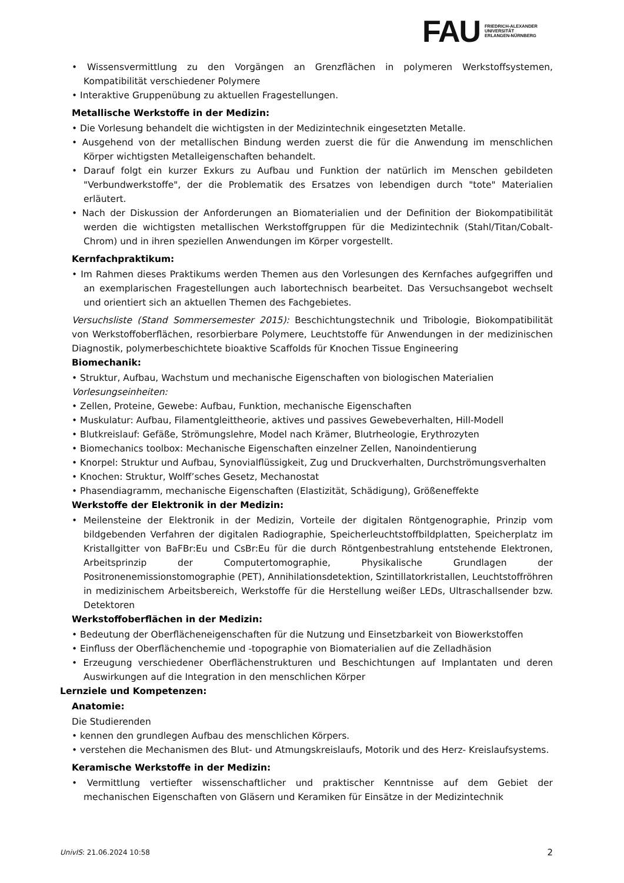FAU
FRIEDRICH-ALEXANDER
UNIVERSITÄT
ERLANGEN-NÜRNBERG
• Wissensvermittlung zu den Vorgängen an Grenzflächen in polymeren Werkstoffsystemen, Kompatibilität verschiedener Polymere
• Interaktive Gruppenübung zu aktuellen Fragestellungen.
Metallische Werkstoffe in der Medizin:
• Die Vorlesung behandelt die wichtigsten in der Medizintechnik eingesetzten Metalle.
• Ausgehend von der metallischen Bindung werden zuerst die für die Anwendung im menschlichen Körper wichtigsten Metalleigenschaften behandelt.
• Darauf folgt ein kurzer Exkurs zu Aufbau und Funktion der natürlich im Menschen gebildeten "Verbundwerkstoffe", der die Problematik des Ersatzes von lebendigen durch "tote" Materialien erläutert.
• Nach der Diskussion der Anforderungen an Biomaterialien und der Definition der Biokompatibilität werden die wichtigsten metallischen Werkstoffgruppen für die Medizintechnik (Stahl/Titan/Cobalt-Chrom) und in ihren speziellen Anwendungen im Körper vorgestellt.
Kernfachpraktikum:
• Im Rahmen dieses Praktikums werden Themen aus den Vorlesungen des Kernfaches aufgegriffen und an exemplarischen Fragestellungen auch labortechnisch bearbeitet. Das Versuchsangebot wechselt und orientiert sich an aktuellen Themen des Fachgebietes.
Versuchsliste (Stand Sommersemester 2015): Beschichtungstechnik und Tribologie, Biokompatibilität von Werkstoffoberflächen, resorbierbare Polymere, Leuchtstoffe für Anwendungen in der medizinischen Diagnostik, polymerbeschichtete bioaktive Scaffolds für Knochen Tissue Engineering
Biomechanik:
• Struktur, Aufbau, Wachstum und mechanische Eigenschaften von biologischen Materialien
Vorlesungseinheiten:
• Zellen, Proteine, Gewebe: Aufbau, Funktion, mechanische Eigenschaften
• Muskulatur: Aufbau, Filamentgleittheorie, aktives und passives Gewebeverhalten, Hill-Modell
• Blutkreislauf: Gefäße, Strömungslehre, Model nach Krämer, Blutrheologie, Erythrozyten
• Biomechanics toolbox: Mechanische Eigenschaften einzelner Zellen, Nanoindentierung
• Knorpel: Struktur und Aufbau, Synovialflüssigkeit, Zug und Druckverhalten, Durchströmungsverhalten
• Knochen: Struktur, Wolff’sches Gesetz, Mechanostat
• Phasendiagramm, mechanische Eigenschaften (Elastizität, Schädigung), Größeneffekte
Werkstoffe der Elektronik in der Medizin:
• Meilensteine der Elektronik in der Medizin, Vorteile der digitalen Röntgenographie, Prinzip vom bildgebenden Verfahren der digitalen Radiographie, Speicherleuchtstoffbildplatten, Speicherplatz im Kristallgitter von BaFBr:Eu und CsBr:Eu für die durch Röntgenbestrahlung entstehende Elektronen, Arbeitsprinzip der Computertomographie, Physikalische Grundlagen der Positronenemissionstomographie (PET), Annihilationsdetektion, Szintillatorkristallen, Leuchtstoffröhren in medizinischem Arbeitsbereich, Werkstoffe für die Herstellung weißer LEDs, Ultraschallsender bzw. Detektoren
Werkstoffoberflächen in der Medizin:
• Bedeutung der Oberflächeneigenschaften für die Nutzung und Einsetzbarkeit von Biowerkstoffen
• Einfluss der Oberflächenchemie und -topographie von Biomaterialien auf die Zelladhäsion
• Erzeugung verschiedener Oberflächenstrukturen und Beschichtungen auf Implantaten und deren Auswirkungen auf die Integration in den menschlichen Körper
Lernziele und Kompetenzen:
Anatomie:
Die Studierenden
• kennen den grundlegen Aufbau des menschlichen Körpers.
• verstehen die Mechanismen des Blut- und Atmungskreislaufs, Motorik und des Herz- Kreislaufsystems.
Keramische Werkstoffe in der Medizin:
• Vermittlung vertiefter wissenschaftlicher und praktischer Kenntnisse auf dem Gebiet der mechanischen Eigenschaften von Gläsern und Keramiken für Einsätze in der Medizintechnik
UnivIS: 21.06.2024 10:58 2